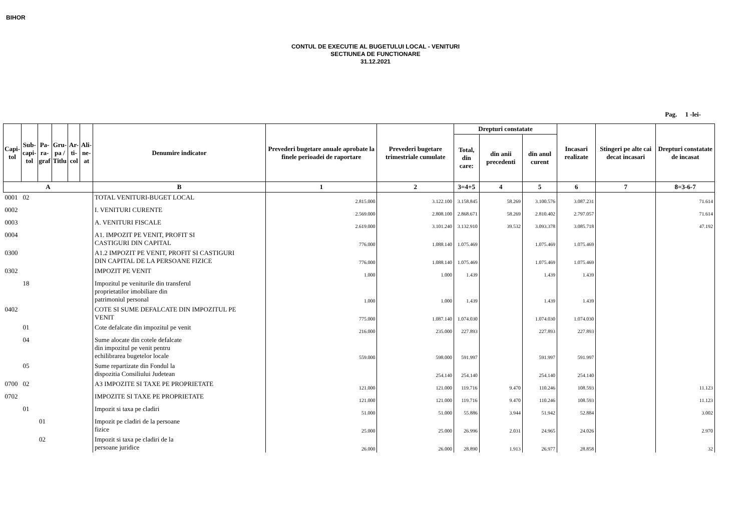BIHOR
CONTUL DE EXECUTIE AL BUGETULUI LOCAL - VENITURI
SECTIUNEA DE FUNCTIONARE
31.12.2021
Pag. 1 -lei-
| Capi- tol | Sub- capi- tol | Pa- ra- graf | Gru- pa / Titlu | Ar- ti- col | Ali- ne- at | Denumire indicator | Prevederi bugetare anuale aprobate la finele perioadei de raportare | Prevederi bugetare trimestriale cumulate | Drepturi constatate | | | Incasari realizate | Stingeri pe alte cai decat incasari | Drepturi constatate de incasat |
| --- | --- | --- | --- | --- | --- | --- | --- | --- | --- | --- | --- | --- | --- | --- |
| | | | | | | | | | Total, din care: | din anii precedenti | din anul curent | | | |
| A | | | | | | B | 1 | 2 | 3=4+5 | 4 | 5 | 6 | 7 | 8=3-6-7 |
| 0001 | 02 | | | | | TOTAL VENITURI-BUGET LOCAL | 2.815.000 | 3.122.100 | 3.158.845 | 58.269 | 3.100.576 | 3.087.231 | | 71.614 |
| 0002 | | | | | | I. VENITURI CURENTE | 2.569.000 | 2.808.100 | 2.868.671 | 58.269 | 2.810.402 | 2.797.057 | | 71.614 |
| 0003 | | | | | | A. VENITURI FISCALE | 2.619.000 | 3.101.240 | 3.132.910 | 39.532 | 3.093.378 | 3.085.718 | | 47.192 |
| 0004 | | | | | | A1. IMPOZIT PE VENIT, PROFIT SI CASTIGURI DIN CAPITAL | 776.000 | 1.088.140 | 1.075.469 | | 1.075.469 | 1.075.469 | | |
| 0300 | | | | | | A1.2 IMPOZIT PE VENIT, PROFIT SI CASTIGURI DIN CAPITAL DE LA PERSOANE FIZICE | 776.000 | 1.088.140 | 1.075.469 | | 1.075.469 | 1.075.469 | | |
| 0302 | | | | | | IMPOZIT PE VENIT | 1.000 | 1.000 | 1.439 | | 1.439 | 1.439 | | |
| | 18 | | | | | Impozitul pe veniturile din transferul proprietatilor imobiliare din patrimoniul personal | 1.000 | 1.000 | 1.439 | | 1.439 | 1.439 | | |
| 0402 | | | | | | COTE SI SUME DEFALCATE DIN IMPOZITUL PE VENIT | 775.000 | 1.087.140 | 1.074.030 | | 1.074.030 | 1.074.030 | | |
| | 01 | | | | | Cote defalcate din impozitul pe venit | 216.000 | 235.000 | 227.893 | | 227.893 | 227.893 | | |
| | 04 | | | | | Sume alocate din cotele defalcate din impozitul pe venit pentru echilibrarea bugetelor locale | 559.000 | 598.000 | 591.997 | | 591.997 | 591.997 | | |
| | 05 | | | | | Sume repartizate din Fondul la dispozitia Consiliului Judetean | | 254.140 | 254.140 | | 254.140 | 254.140 | | |
| 0700 | 02 | | | | | A3 IMPOZITE SI TAXE PE PROPRIETATE | 121.000 | 121.000 | 119.716 | 9.470 | 110.246 | 108.593 | | 11.123 |
| 0702 | | | | | | IMPOZITE SI TAXE PE PROPRIETATE | 121.000 | 121.000 | 119.716 | 9.470 | 110.246 | 108.593 | | 11.123 |
| | 01 | | | | | Impozit si taxa pe cladiri | 51.000 | 51.000 | 55.886 | 3.944 | 51.942 | 52.884 | | 3.002 |
| | | 01 | | | | Impozit pe cladiri de la persoane fizice | 25.000 | 25.000 | 26.996 | 2.031 | 24.965 | 24.026 | | 2.970 |
| | | 02 | | | | Impozit si taxa pe cladiri de la persoane juridice | 26.000 | 26.000 | 28.890 | 1.913 | 26.977 | 28.858 | | 32 |